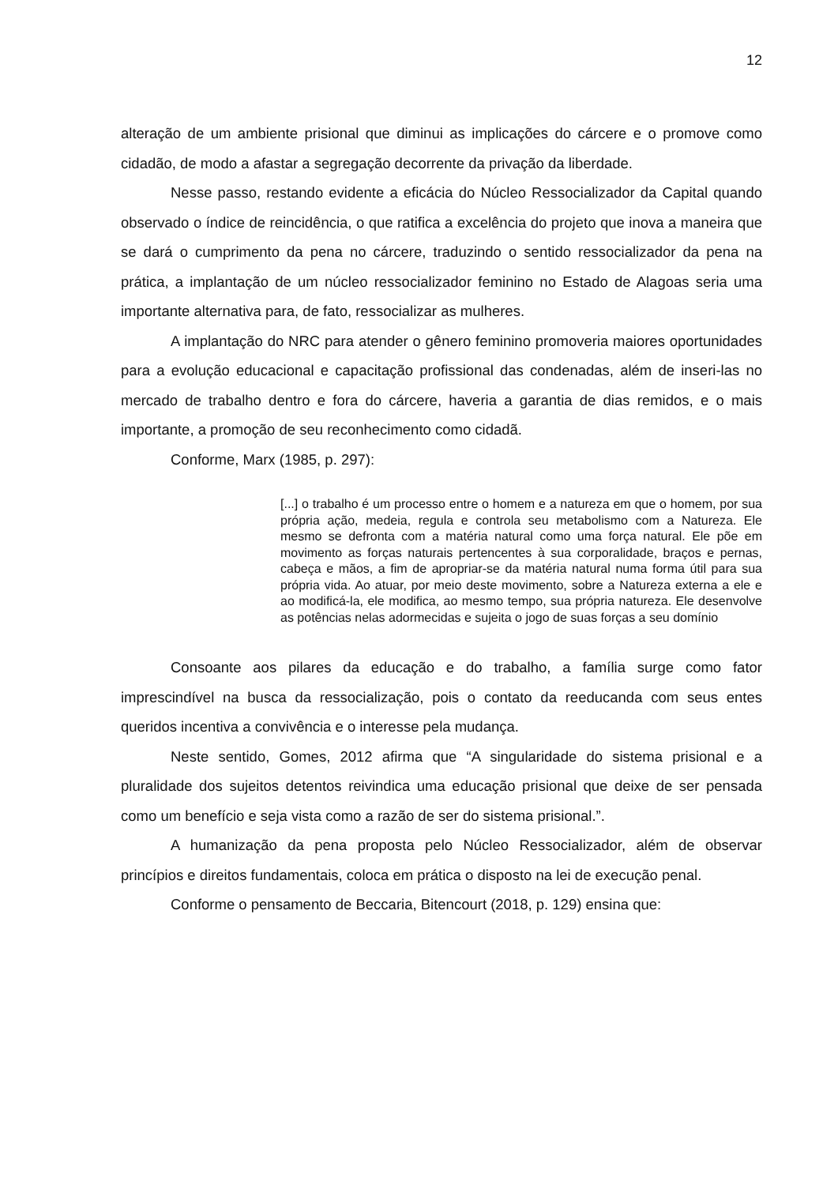12
alteração de um ambiente prisional que diminui as implicações do cárcere e o promove como cidadão, de modo a afastar a segregação decorrente da privação da liberdade.
Nesse passo, restando evidente a eficácia do Núcleo Ressocializador da Capital quando observado o índice de reincidência, o que ratifica a excelência do projeto que inova a maneira que se dará o cumprimento da pena no cárcere, traduzindo o sentido ressocializador da pena na prática, a implantação de um núcleo ressocializador feminino no Estado de Alagoas seria uma importante alternativa para, de fato, ressocializar as mulheres.
A implantação do NRC para atender o gênero feminino promoveria maiores oportunidades para a evolução educacional e capacitação profissional das condenadas, além de inseri-las no mercado de trabalho dentro e fora do cárcere, haveria a garantia de dias remidos, e o mais importante, a promoção de seu reconhecimento como cidadã.
Conforme, Marx (1985, p. 297):
[...] o trabalho é um processo entre o homem e a natureza em que o homem, por sua própria ação, medeia, regula e controla seu metabolismo com a Natureza. Ele mesmo se defronta com a matéria natural como uma força natural. Ele põe em movimento as forças naturais pertencentes à sua corporalidade, braços e pernas, cabeça e mãos, a fim de apropriar-se da matéria natural numa forma útil para sua própria vida. Ao atuar, por meio deste movimento, sobre a Natureza externa a ele e ao modificá-la, ele modifica, ao mesmo tempo, sua própria natureza. Ele desenvolve as potências nelas adormecidas e sujeita o jogo de suas forças a seu domínio
Consoante aos pilares da educação e do trabalho, a família surge como fator imprescindível na busca da ressocialização, pois o contato da reeducanda com seus entes queridos incentiva a convivência e o interesse pela mudança.
Neste sentido, Gomes, 2012 afirma que “A singularidade do sistema prisional e a pluralidade dos sujeitos detentos reivindica uma educação prisional que deixe de ser pensada como um benefício e seja vista como a razão de ser do sistema prisional.”.
A humanização da pena proposta pelo Núcleo Ressocializador, além de observar princípios e direitos fundamentais, coloca em prática o disposto na lei de execução penal.
Conforme o pensamento de Beccaria, Bitencourt (2018, p. 129) ensina que: